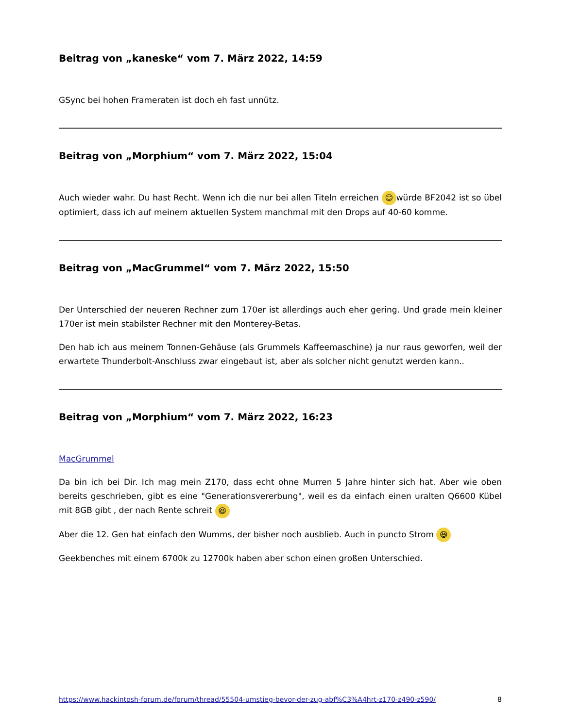Beitrag von „kaneske“ vom 7. März 2022, 14:59
GSync bei hohen Frameraten ist doch eh fast unnütz.
Beitrag von „Morphium“ vom 7. März 2022, 15:04
Auch wieder wahr. Du hast Recht. Wenn ich die nur bei allen Titeln erreichen ☺ würde BF2042 ist so übel optimiert, dass ich auf meinem aktuellen System manchmal mit den Drops auf 40-60 komme.
Beitrag von „MacGrummel“ vom 7. März 2022, 15:50
Der Unterschied der neueren Rechner zum 170er ist allerdings auch eher gering. Und grade mein kleiner 170er ist mein stabilster Rechner mit den Monterey-Betas.
Den hab ich aus meinem Tonnen-Gehäuse (als Grummels Kaffeemaschine) ja nur raus geworfen, weil der erwartete Thunderbolt-Anschluss zwar eingebaut ist, aber als solcher nicht genutzt werden kann..
Beitrag von „Morphium“ vom 7. März 2022, 16:23
MacGrummel
Da bin ich bei Dir. Ich mag mein Z170, dass echt ohne Murren 5 Jahre hinter sich hat. Aber wie oben bereits geschrieben, gibt es eine "Generationsvererbung", weil es da einfach einen uralten Q6600 Kübel mit 8GB gibt , der nach Rente schreit 😆
Aber die 12. Gen hat einfach den Wumms, der bisher noch ausblieb. Auch in puncto Strom 😆
Geekbenches mit einem 6700k zu 12700k haben aber schon einen großen Unterschied.
https://www.hackintosh-forum.de/forum/thread/55504-umstieg-bevor-der-zug-abf%C3%A4hrt-z170-z490-z590/ 8